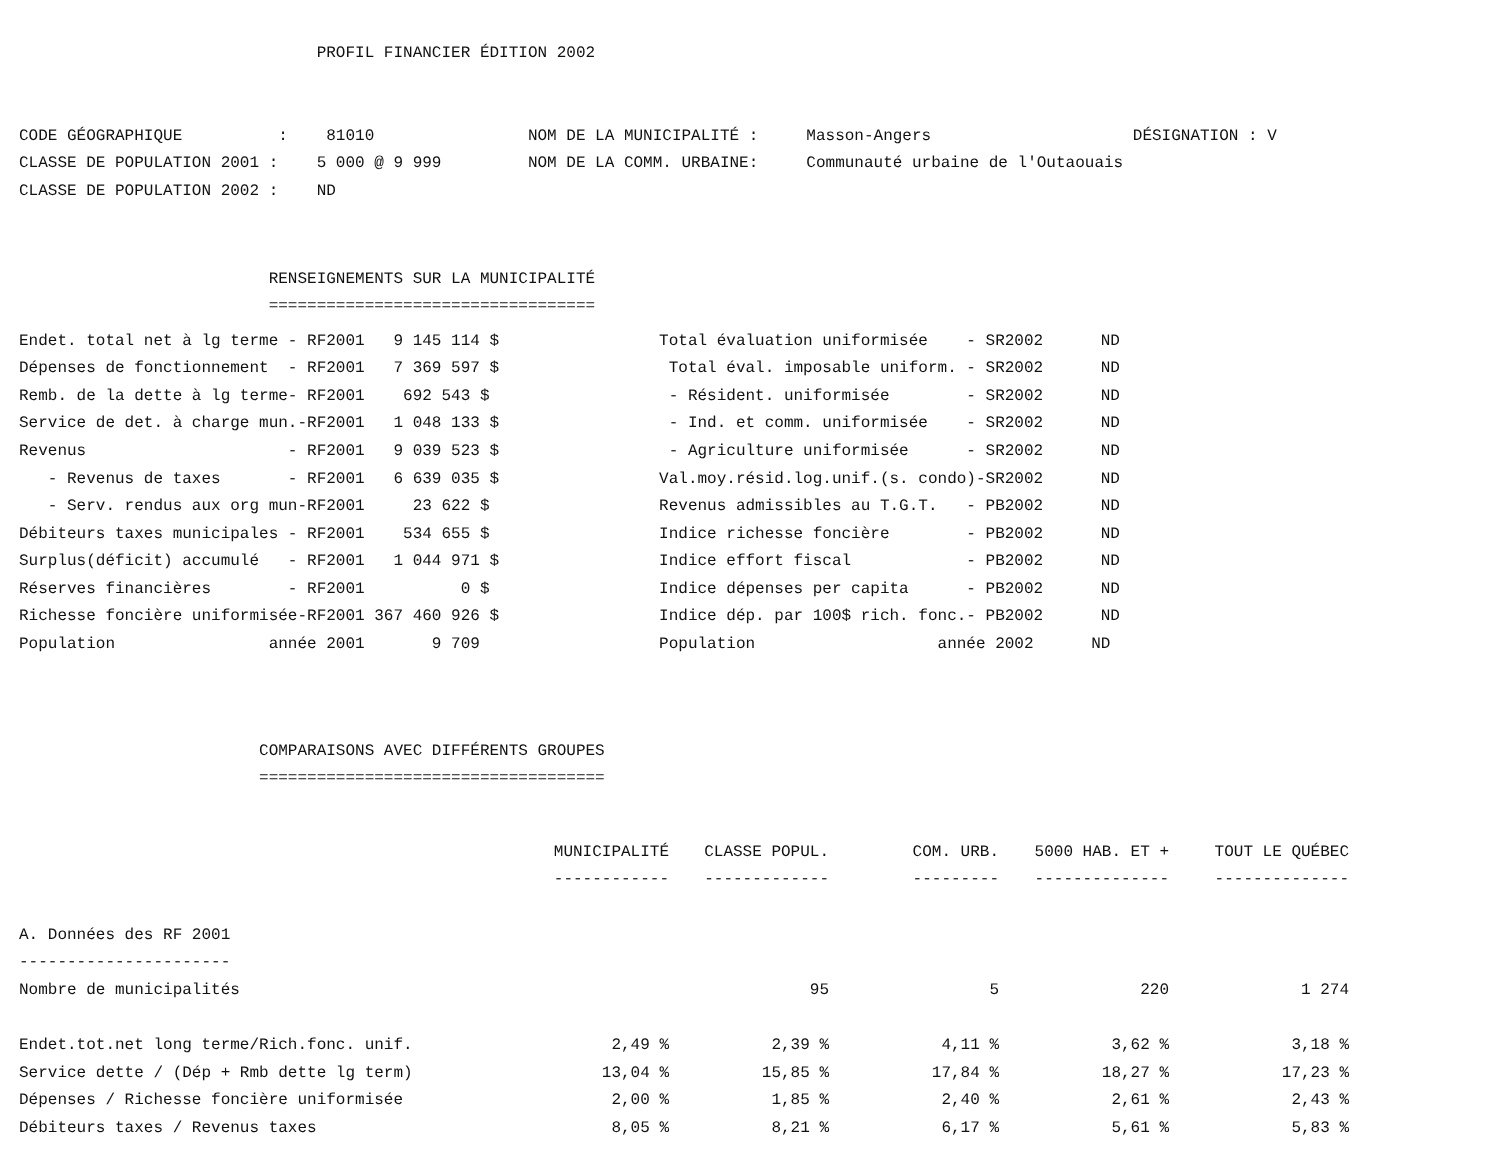PROFIL FINANCIER ÉDITION 2002


CODE GÉOGRAPHIQUE          :    81010                NOM DE LA MUNICIPALITÉ :     Masson-Angers                     DÉSIGNATION : V
CLASSE DE POPULATION 2001 :    5 000 @ 9 999         NOM DE LA COMM. URBAINE:     Communauté urbaine de l'Outaouais
CLASSE DE POPULATION 2002 :    ND
                          RENSEIGNEMENTS SUR LA MUNICIPALITÉ
                          ==================================
| Endet. total net à lg terme - RF2001 9 145 114 $ | Total évaluation uniformisée - SR2002 ND |
| Dépenses de fonctionnement - RF2001 7 369 597 $ | Total éval. imposable uniform. - SR2002 ND |
| Remb. de la dette à lg terme- RF2001 692 543 $ | - Résident. uniformisée - SR2002 ND |
| Service de det. à charge mun.-RF2001 1 048 133 $ | - Ind. et comm. uniformisée - SR2002 ND |
| Revenus - RF2001 9 039 523 $ | - Agriculture uniformisée - SR2002 ND |
| - Revenus de taxes - RF2001 6 639 035 $ | Val.moy.résid.log.unif.(s. condo)-SR2002 ND |
| - Serv. rendus aux org mun-RF2001 23 622 $ | Revenus admissibles au T.G.T. - PB2002 ND |
| Débiteurs taxes municipales - RF2001 534 655 $ | Indice richesse foncière - PB2002 ND |
| Surplus(déficit) accumulé - RF2001 1 044 971 $ | Indice effort fiscal - PB2002 ND |
| Réserves financières - RF2001 0 $ | Indice dépenses per capita - PB2002 ND |
| Richesse foncière uniformisée-RF2001 367 460 926 $ | Indice dép. par 100$ rich. fonc.- PB2002 ND |
| Population année 2001 9 709 | Population année 2002 ND |
                         COMPARAISONS AVEC DIFFÉRENTS GROUPES
                         ====================================
| | MUNICIPALITÉ | CLASSE POPUL. | COM. URB. | 5000 HAB. ET + | TOUT LE QUÉBEC |
| --- | --- | --- | --- | --- | --- |
| | ------------ | ------------- | --------- | -------------- | -------------- |
| A. Données des RF 2001 | | | | | |
| ---------------------- | | | | | |
| Nombre de municipalités | | 95 | 5 | 220 | 1 274 |
| Endet.tot.net long terme/Rich.fonc. unif. | 2,49 % | 2,39 % | 4,11 % | 3,62 % | 3,18 % |
| Service dette / (Dép + Rmb dette lg term) | 13,04 % | 15,85 % | 17,84 % | 18,27 % | 17,23 % |
| Dépenses / Richesse foncière uniformisée | 2,00 % | 1,85 % | 2,40 % | 2,61 % | 2,43 % |
| Débiteurs taxes / Revenus taxes | 8,05 % | 8,21 % | 6,17 % | 5,61 % | 5,83 % |